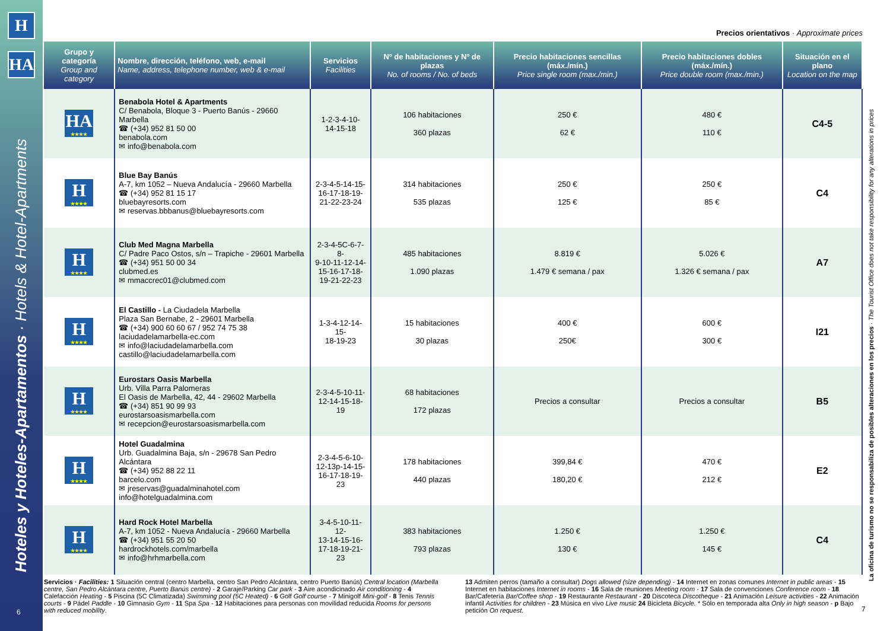H
HA
Hoteles y Hoteles-Apartamentos · Hotels & Hotel-Apartments
6
Precios orientativos · Approximate prices
| Grupo y categoría Group and category | Nombre, dirección, teléfono, web, e-mail Name, address, telephone number, web & e-mail | Servicios Facilities | Nº de habitaciones y Nº de plazas No. of rooms / No. of beds | Precio habitaciones sencillas (máx./mín.) Price single room (max./min.) | Precio habitaciones dobles (máx./mín.) Price double room (max./min.) | Situación en el plano Location on the map |
| --- | --- | --- | --- | --- | --- | --- |
| HA ★★★★ | Benabola Hotel & Apartments C/ Benabola, Bloque 3 - Puerto Banús - 29660 Marbella ☎ (+34) 952 81 50 00 benabola.com ✉ info@benabola.com | 1-2-3-4-10- 14-15-18 | 106 habitaciones 360 plazas | 250 € 62 € | 480 € 110 € | C4-5 |
| H ★★★★ | Blue Bay Banús A-7, km 1052 – Nueva Andalucía - 29660 Marbella ☎ (+34) 952 81 15 17 bluebayresorts.com ✉ reservas.bbbanus@bluebayresorts.com | 2-3-4-5-14-15- 16-17-18-19- 21-22-23-24 | 314 habitaciones 535 plazas | 250 € 125 € | 250 € 85 € | C4 |
| H ★★★★ | Club Med Magna Marbella C/ Padre Paco Ostos, s/n – Trapiche - 29601 Marbella ☎ (+34) 951 50 00 34 clubmed.es ✉ mmaccrec01@clubmed.com | 2-3-4-5C-6-7-8- 9-10-11-12-14- 15-16-17-18- 19-21-22-23 | 485 habitaciones 1.090 plazas | 8.819 € 1.479 € semana / pax | 5.026 € 1.326 € semana / pax | A7 |
| H ★★★★ | El Castillo - La Ciudadela Marbella Plaza San Bernabe, 2 - 29601 Marbella ☎ (+34) 900 60 60 67 / 952 74 75 38 laciudadelamarbella-ec.com ✉ info@laciudadelamarbella.com castillo@laciudadelamarbella.com | 1-3-4-12-14-15- 18-19-23 | 15 habitaciones 30 plazas | 400 € 250€ | 600 € 300 € | I21 |
| H ★★★★ | Eurostars Oasis Marbella Urb. Villa Parra Palomeras El Oasis de Marbella, 42, 44 - 29602 Marbella ☎ (+34) 851 90 99 93 eurostarsoasismarbella.com ✉ recepcion@eurostarsoasismarbella.com | 2-3-4-5-10-11- 12-14-15-18-19 | 68 habitaciones 172 plazas | Precios a consultar | Precios a consultar | B5 |
| H ★★★★ | Hotel Guadalmina Urb. Guadalmina Baja, s/n - 29678 San Pedro Alcántara ☎ (+34) 952 88 22 11 barcelo.com ✉ jreservas@guadalminahotel.com info@hotelguadalmina.com | 2-3-4-5-6-10- 12-13p-14-15- 16-17-18-19-23 | 178 habitaciones 440 plazas | 399,84 € 180,20 € | 470 € 212 € | E2 |
| H ★★★★ | Hard Rock Hotel Marbella A-7, km 1052 - Nueva Andalucía - 29660 Marbella ☎ (+34) 951 55 20 50 hardrockhotels.com/marbella ✉ info@hrhmarbella.com | 3-4-5-10-11-12- 13-14-15-16- 17-18-19-21-23 | 383 habitaciones 793 plazas | 1.250 € 130 € | 1.250 € 145 € | C4 |
Servicios · Facilities: 1 Situación central (centro Marbella, centro San Pedro Alcántara, centro Puerto Banús) Central location (Marbella centre, San Pedro Alcántara centre, Puerto Banús centre) - 2 Garaje/Parking Car park - 3 Aire acondicinado Air conditioning - 4 Calefacción Heating - 5 Piscina (5C Climatizada) Swimming pool (5C Heated) - 6 Golf Golf course - 7 Minigolf Mini-golf - 8 Tenis Tennis courts - 9 Pádel Paddle - 10 Gimnasio Gym - 11 Spa Spa - 12 Habitaciones para personas con movilidad reducida Rooms for persons with reduced mobility.
13 Admiten perros (tamaño a consultar) Dogs allowed (size depending) - 14 Internet en zonas comunes Internet in public areas - 15 Internet en habitaciones Internet in rooms - 16 Sala de reuniones Meeting room - 17 Sala de convenciones Conference room - 18 Bar/Cafetería Bar/Coffee shop - 19 Restaurante Restaurant - 20 Discoteca Discotheque - 21 Animación Leisure activities - 22 Animación infantil Activities for children - 23 Música en vivo Live music 24 Bicicleta Bicycle. * Sólo en temporada alta Only in high season - p Bajo petición On request.
La oficina de turismo no se responsabiliza de posibles alteraciones en los precios · The Tourist Office does not take responsibility for any alterations in prices
7